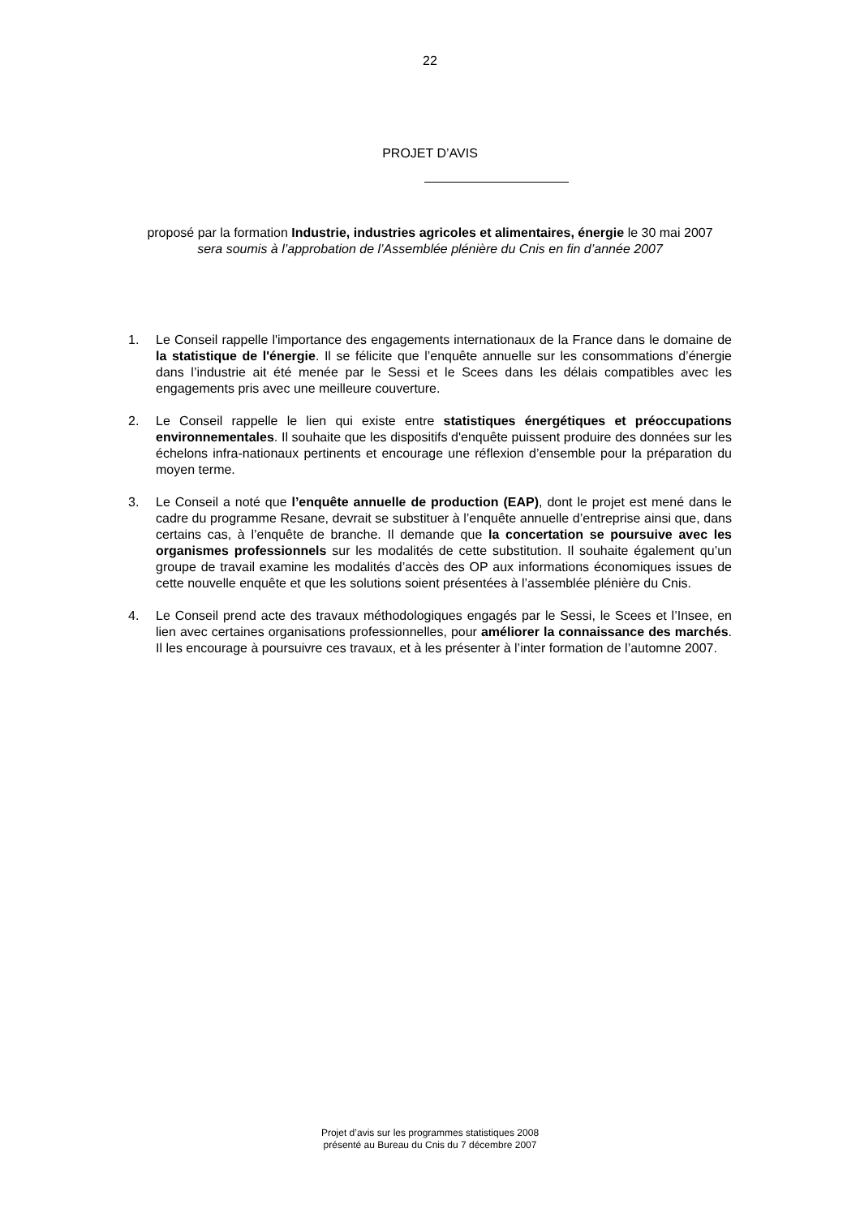22
PROJET D’AVIS
proposé par la formation Industrie, industries agricoles et alimentaires, énergie le 30 mai 2007
sera soumis à l’approbation de l’Assemblée plénière du Cnis en fin d’année 2007
1. Le Conseil rappelle l'importance des engagements internationaux de la France dans le domaine de la statistique de l'énergie. Il se félicite que l’enquête annuelle sur les consommations d’énergie dans l’industrie ait été menée par le Sessi et le Scees dans les délais compatibles avec les engagements pris avec une meilleure couverture.
2. Le Conseil rappelle le lien qui existe entre statistiques énergétiques et préoccupations environnementales. Il souhaite que les dispositifs d'enquête puissent produire des données sur les échelons infra-nationaux pertinents et encourage une réflexion d’ensemble pour la préparation du moyen terme.
3. Le Conseil a noté que l’enquête annuelle de production (EAP), dont le projet est mené dans le cadre du programme Resane, devrait se substituer à l’enquête annuelle d’entreprise ainsi que, dans certains cas, à l’enquête de branche. Il demande que la concertation se poursuive avec les organismes professionnels sur les modalités de cette substitution. Il souhaite également qu’un groupe de travail examine les modalités d’accès des OP aux informations économiques issues de cette nouvelle enquête et que les solutions soient présentées à l’assemblée plénière du Cnis.
4. Le Conseil prend acte des travaux méthodologiques engagés par le Sessi, le Scees et l’Insee, en lien avec certaines organisations professionnelles, pour améliorer la connaissance des marchés. Il les encourage à poursuivre ces travaux, et à les présenter à l’inter formation de l’automne 2007.
Projet d’avis sur les programmes statistiques 2008
présenté au Bureau du Cnis du 7 décembre 2007